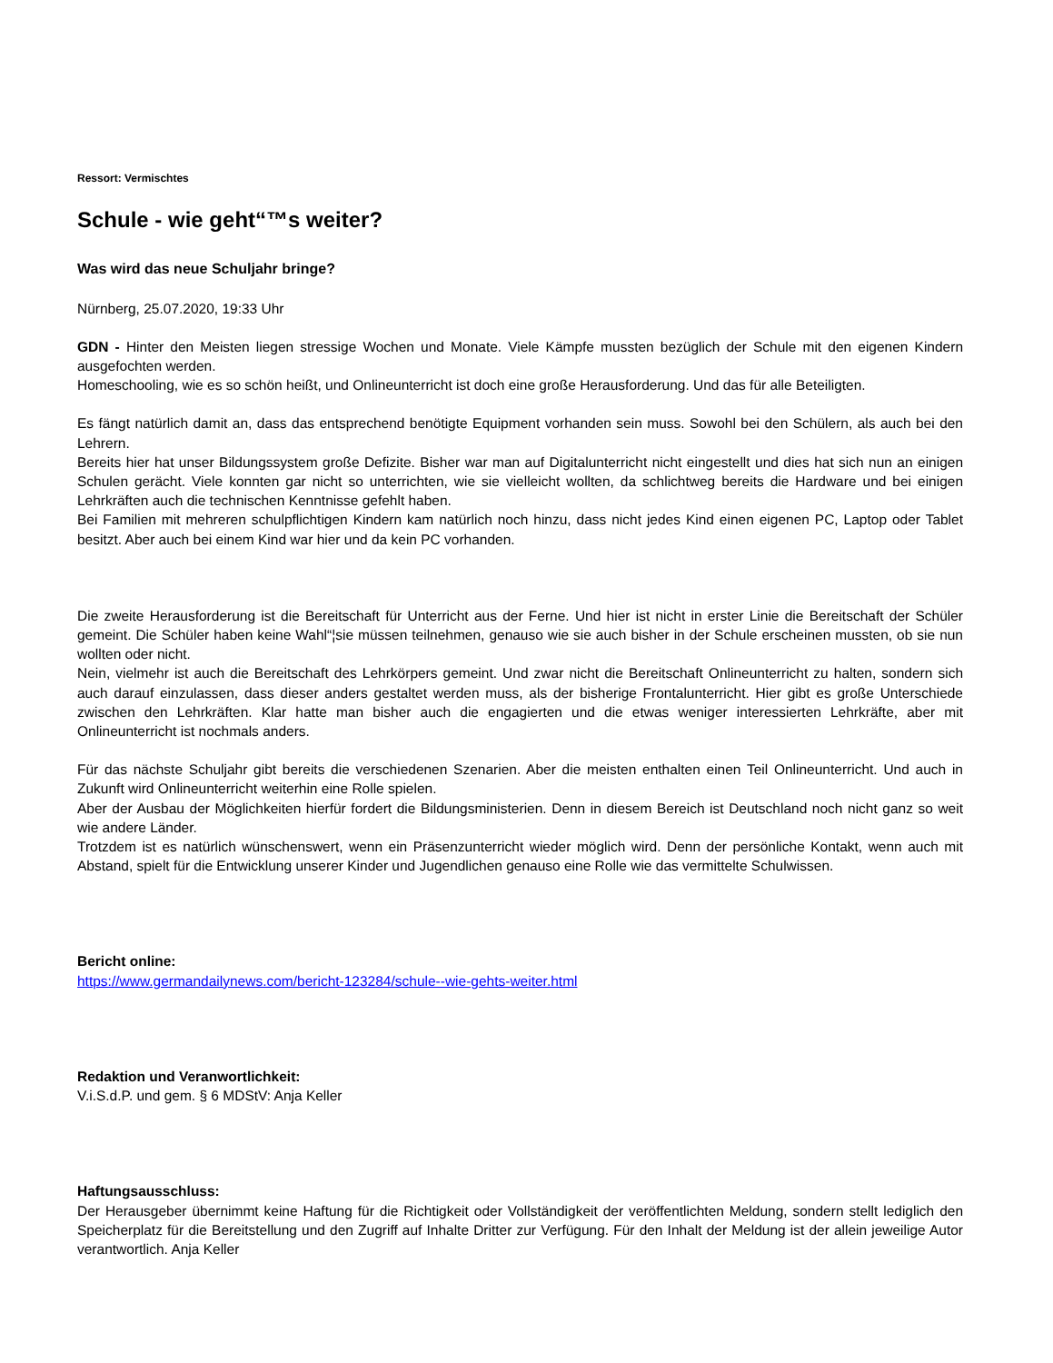Ressort: Vermischtes
Schule - wie geht“™s weiter?
Was wird das neue Schuljahr bringe?
Nürnberg, 25.07.2020, 19:33 Uhr
GDN - Hinter den Meisten liegen stressige Wochen und Monate. Viele Kämpfe mussten bezüglich der Schule mit den eigenen Kindern ausgefochten werden.
Homeschooling, wie es so schön heißt, und Onlineunterricht ist doch eine große Herausforderung. Und das für alle Beteiligten.
Es fängt natürlich damit an, dass das entsprechend benötigte Equipment vorhanden sein muss. Sowohl bei den Schülern, als auch bei den Lehrern.
Bereits hier hat unser Bildungssystem große Defizite. Bisher war man auf Digitalunterricht nicht eingestellt und dies hat sich nun an einigen Schulen gerächt. Viele konnten gar nicht so unterrichten, wie sie vielleicht wollten, da schlichtweg bereits die Hardware und bei einigen Lehrkräften auch die technischen Kenntnisse gefehlt haben.
Bei Familien mit mehreren schulpflichtigen Kindern kam natürlich noch hinzu, dass nicht jedes Kind einen eigenen PC, Laptop oder Tablet besitzt. Aber auch bei einem Kind war hier und da kein PC vorhanden.
Die zweite Herausforderung ist die Bereitschaft für Unterricht aus der Ferne. Und hier ist nicht in erster Linie die Bereitschaft der Schüler gemeint. Die Schüler haben keine Wahl“¦sie müssen teilnehmen, genauso wie sie auch bisher in der Schule erscheinen mussten, ob sie nun wollten oder nicht.
Nein, vielmehr ist auch die Bereitschaft des Lehrkörpers gemeint. Und zwar nicht die Bereitschaft Onlineunterricht zu halten, sondern sich auch darauf einzulassen, dass dieser anders gestaltet werden muss, als der bisherige Frontalunterricht. Hier gibt es große Unterschiede zwischen den Lehrkräften. Klar hatte man bisher auch die engagierten und die etwas weniger interessierten Lehrkräfte, aber mit Onlineunterricht ist nochmals anders.
Für das nächste Schuljahr gibt bereits die verschiedenen Szenarien. Aber die meisten enthalten einen Teil Onlineunterricht. Und auch in Zukunft wird Onlineunterricht weiterhin eine Rolle spielen.
Aber der Ausbau der Möglichkeiten hierfür fordert die Bildungsministerien. Denn in diesem Bereich ist Deutschland noch nicht ganz so weit wie andere Länder.
Trotzdem ist es natürlich wünschenswert, wenn ein Präsenzunterricht wieder möglich wird. Denn der persönliche Kontakt, wenn auch mit Abstand, spielt für die Entwicklung unserer Kinder und Jugendlichen genauso eine Rolle wie das vermittelte Schulwissen.
Bericht online:
https://www.germandailynews.com/bericht-123284/schule--wie-gehts-weiter.html
Redaktion und Veranwortlichkeit:
V.i.S.d.P. und gem. § 6 MDStV: Anja Keller
Haftungsausschluss:
Der Herausgeber übernimmt keine Haftung für die Richtigkeit oder Vollständigkeit der veröffentlichten Meldung, sondern stellt lediglich den Speicherplatz für die Bereitstellung und den Zugriff auf Inhalte Dritter zur Verfügung. Für den Inhalt der Meldung ist der allein jeweilige Autor verantwortlich. Anja Keller